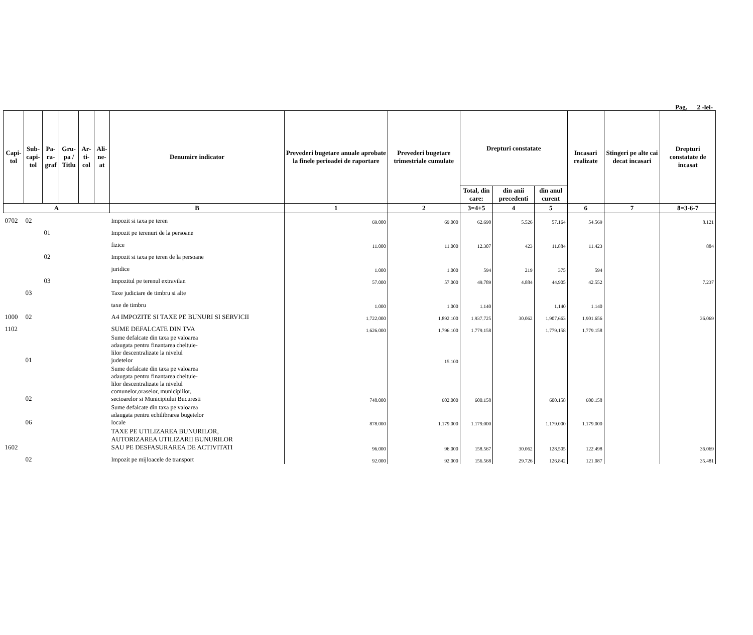Pag. 2 -lei-
| Capi- tol | Sub- capi- tol | Pa- ra- graf | Gru- pa / Titlu | Ar- ti- col | Ali- ne- at | Denumire indicator | Prevederi bugetare anuale aprobate la finele perioadei de raportare | Prevederi bugetare trimestriale cumulate | Drepturi constatate | | | Incasari realizate | Stingeri pe alte cai decat incasari | Drepturi constatate de incasat |
| --- | --- | --- | --- | --- | --- | --- | --- | --- | --- | --- | --- | --- | --- | --- |
| | | | | | | | | | Total, din care: | din anii precedenti | din anul curent | | | |
| A | | | | | | B | 1 | 2 | 3=4+5 | 4 | 5 | 6 | 7 | 8=3-6-7 |
| 0702 | 02 | | | | | Impozit si taxa pe teren | 69.000 | 69.000 | 62.690 | 5.526 | 57.164 | 54.569 | | 8.121 |
| | | 01 | | | | Impozit pe terenuri de la persoane | | | | | | | | |
| | | | | | | fizice | 11.000 | 11.000 | 12.307 | 423 | 11.884 | 11.423 | | 884 |
| | | 02 | | | | Impozit si taxa pe teren de la persoane | | | | | | | | |
| | | | | | | juridice | 1.000 | 1.000 | 594 | 219 | 375 | 594 | | |
| | | 03 | | | | Impozitul pe terenul extravilan | 57.000 | 57.000 | 49.789 | 4.884 | 44.905 | 42.552 | | 7.237 |
| | 03 | | | | | Taxe judiciare de timbru si alte | | | | | | | | |
| | | | | | | taxe de timbru | 1.000 | 1.000 | 1.140 | | 1.140 | 1.140 | | |
| 1000 | 02 | | | | | A4 IMPOZITE SI TAXE PE BUNURI SI SERVICII | 1.722.000 | 1.892.100 | 1.937.725 | 30.062 | 1.907.663 | 1.901.656 | | 36.069 |
| 1102 | | | | | | SUME DEFALCATE DIN TVA | 1.626.000 | 1.796.100 | 1.779.158 | | 1.779.158 | 1.779.158 | | |
| | 01 | | | | | Sume defalcate din taxa pe valoarea adaugata pentru finantarea cheltuie- lilor descentralizate la nivelul judetelor | | 15.100 | | | | | | |
| | 02 | | | | | Sume defalcate din taxa pe valoarea adaugata pentru finantarea cheltuie- lilor descentralizate la nivelul comunelor,oraselor, municipiilor, sectoarelor si Municipiului Bucuresti | 748.000 | 602.000 | 600.158 | | 600.158 | 600.158 | | |
| | 06 | | | | | Sume defalcate din taxa pe valoarea adaugata pentru echilibrarea bugetelor locale | 878.000 | 1.179.000 | 1.179.000 | | 1.179.000 | 1.179.000 | | |
| 1602 | | | | | | TAXE PE UTILIZAREA BUNURILOR, AUTORIZAREA UTILIZARII BUNURILOR SAU PE DESFASURAREA DE ACTIVITATI | 96.000 | 96.000 | 158.567 | 30.062 | 128.505 | 122.498 | | 36.069 |
| | 02 | | | | | Impozit pe mijloacele de transport | 92.000 | 92.000 | 156.568 | 29.726 | 126.842 | 121.087 | | 35.481 |